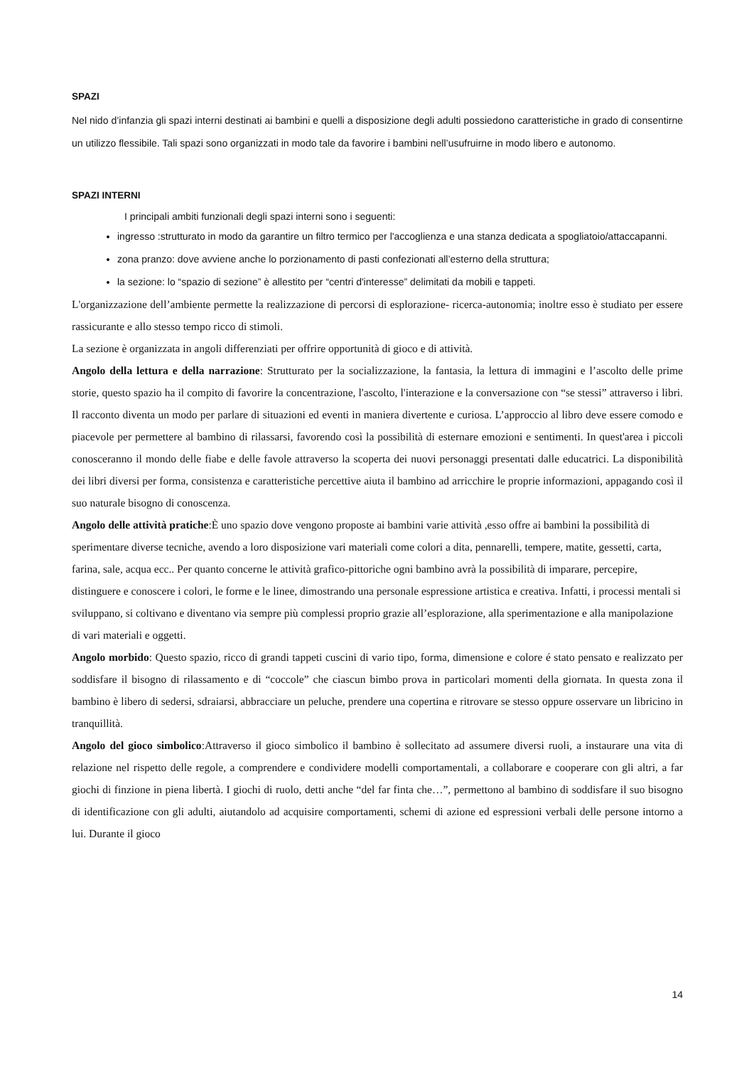SPAZI
Nel nido d’infanzia gli spazi interni destinati ai bambini e quelli a disposizione degli adulti possiedono caratteristiche in grado di consentirne un utilizzo flessibile. Tali spazi sono organizzati in modo tale da favorire i bambini nell’usufruirne in modo libero e autonomo.
SPAZI INTERNI
I principali ambiti funzionali degli spazi interni sono i seguenti:
ingresso :strutturato in modo da garantire un filtro termico per l'accoglienza e una stanza dedicata a spogliatoio/attaccapanni.
zona pranzo: dove avviene anche lo porzionamento di pasti confezionati all’esterno della struttura;
la sezione: lo “spazio di sezione” è allestito per “centri d'interesse” delimitati da mobili e tappeti.
L'organizzazione dell’ambiente permette la realizzazione di percorsi di esplorazione- ricerca-autonomia; inoltre esso è studiato per essere rassicurante e allo stesso tempo ricco di stimoli.
La sezione è organizzata in angoli differenziati per offrire opportunità di gioco e di attività.
Angolo della lettura e della narrazione: Strutturato per la socializzazione, la fantasia, la lettura di immagini e l’ascolto delle prime storie, questo spazio ha il compito di favorire la concentrazione, l'ascolto, l'interazione e la conversazione con “se stessi” attraverso i libri. Il racconto diventa un modo per parlare di situazioni ed eventi in maniera divertente e curiosa. L’approccio al libro deve essere comodo e piacevole per permettere al bambino di rilassarsi, favorendo così la possibilità di esternare emozioni e sentimenti. In quest'area i piccoli conosceranno il mondo delle fiabe e delle favole attraverso la scoperta dei nuovi personaggi presentati dalle educatrici. La disponibilità dei libri diversi per forma, consistenza e caratteristiche percettive aiuta il bambino ad arricchire le proprie informazioni, appagando così il suo naturale bisogno di conoscenza.
Angolo delle attività pratiche:È uno spazio dove vengono proposte ai bambini varie attività ,esso offre ai bambini la possibilità di sperimentare diverse tecniche, avendo a loro disposizione vari materiali come colori a dita, pennarelli, tempere, matite, gessetti, carta, farina, sale, acqua ecc.. Per quanto concerne le attività grafico-pittoriche ogni bambino avrà la possibilità di imparare, percepire, distinguere e conoscere i colori, le forme e le linee, dimostrando una personale espressione artistica e creativa. Infatti, i processi mentali si sviluppano, si coltivano e diventano via sempre più complessi proprio grazie all’esplorazione, alla sperimentazione e alla manipolazione di vari materiali e oggetti.
Angolo morbido: Questo spazio, ricco di grandi tappeti cuscini di vario tipo, forma, dimensione e colore é stato pensato e realizzato per soddisfare il bisogno di rilassamento e di “coccole” che ciascun bimbo prova in particolari momenti della giornata. In questa zona il bambino è libero di sedersi, sdraiarsi, abbracciare un peluche, prendere una copertina e ritrovare se stesso oppure osservare un libricino in tranquillità.
Angolo del gioco simbolico:Attraverso il gioco simbolico il bambino è sollecitato ad assumere diversi ruoli, a instaurare una vita di relazione nel rispetto delle regole, a comprendere e condividere modelli comportamentali, a collaborare e cooperare con gli altri, a far giochi di finzione in piena libertà. I giochi di ruolo, detti anche “del far finta che…”, permettono al bambino di soddisfare il suo bisogno di identificazione con gli adulti, aiutandolo ad acquisire comportamenti, schemi di azione ed espressioni verbali delle persone intorno a lui. Durante il gioco
14